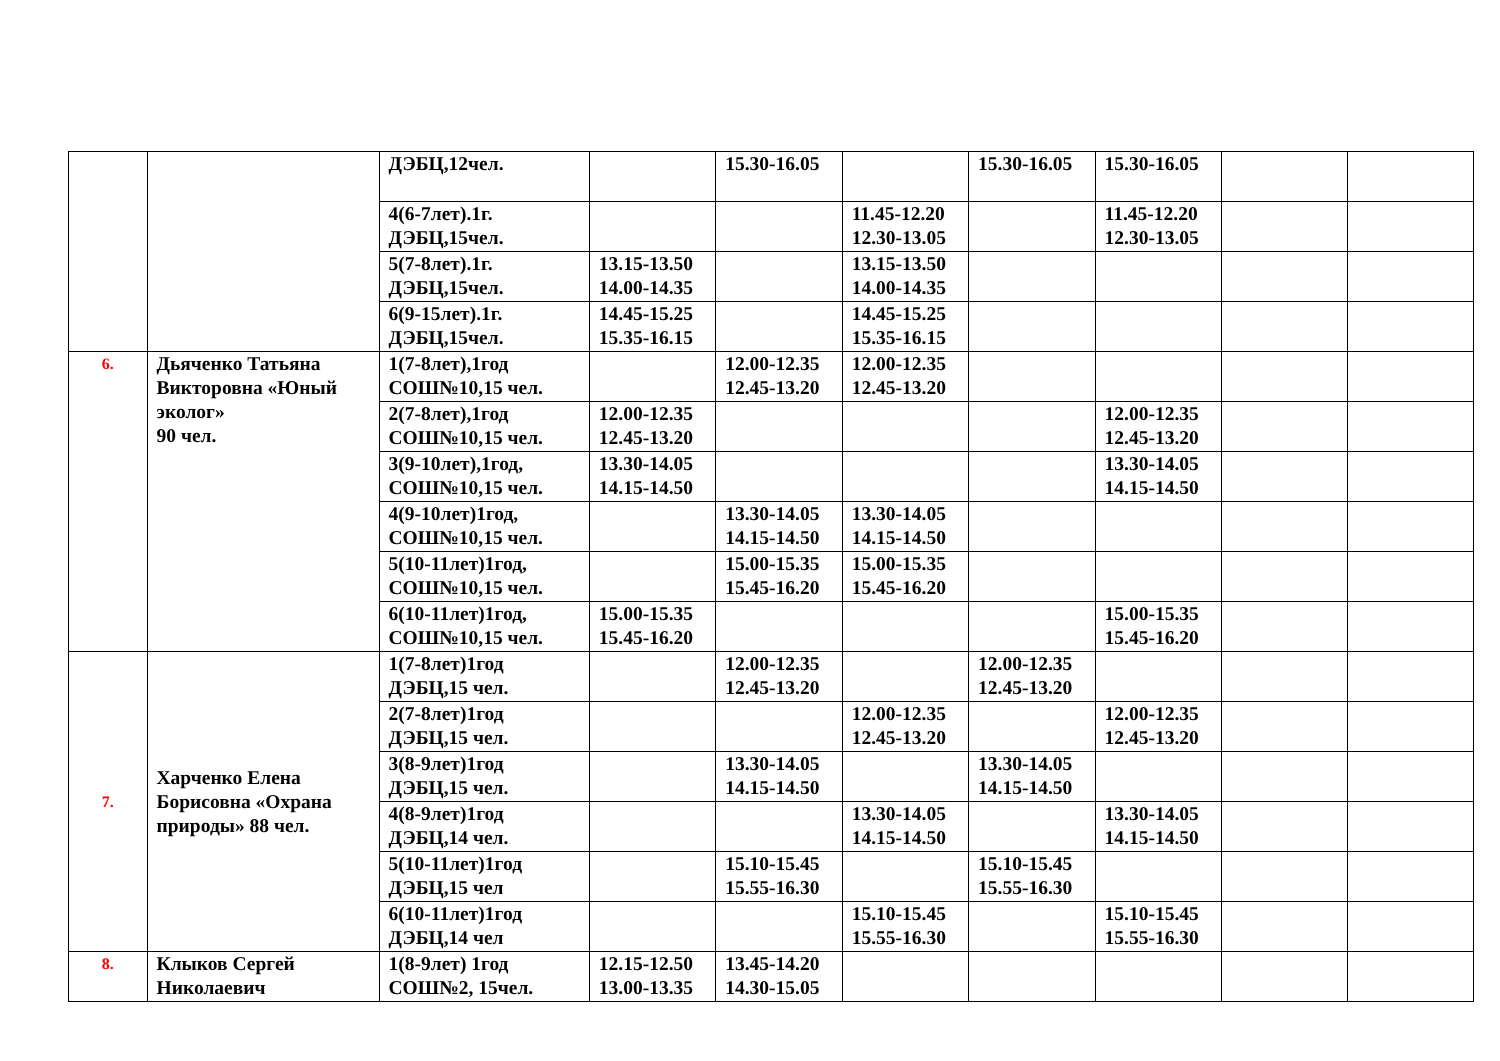| | | ДЭБЦ,12чел. | | 15.30-16.05 | | 15.30-16.05 | 15.30-16.05 | | |
| | | 4(6-7лет).1г. ДЭБЦ,15чел. | | | 11.45-12.20 12.30-13.05 | | 11.45-12.20 12.30-13.05 | | |
| | | 5(7-8лет).1г. ДЭБЦ,15чел. | 13.15-13.50 14.00-14.35 | | 13.15-13.50 14.00-14.35 | | | | |
| | | 6(9-15лет).1г. ДЭБЦ,15чел. | 14.45-15.25 15.35-16.15 | | 14.45-15.25 15.35-16.15 | | | | |
| 6. | Дьяченко Татьяна Викторовна «Юный эколог» 90 чел. | 1(7-8лет),1год СОШ№10,15 чел. | | 12.00-12.35 12.45-13.20 | 12.00-12.35 12.45-13.20 | | | | |
| | | 2(7-8лет),1год СОШ№10,15 чел. | 12.00-12.35 12.45-13.20 | | | | 12.00-12.35 12.45-13.20 | | |
| | | 3(9-10лет),1год, СОШ№10,15 чел. | 13.30-14.05 14.15-14.50 | | | | 13.30-14.05 14.15-14.50 | | |
| | | 4(9-10лет)1год, СОШ№10,15 чел. | | 13.30-14.05 14.15-14.50 | 13.30-14.05 14.15-14.50 | | | | |
| | | 5(10-11лет)1год, СОШ№10,15 чел. | | 15.00-15.35 15.45-16.20 | 15.00-15.35 15.45-16.20 | | | | |
| | | 6(10-11лет)1год, СОШ№10,15 чел. | 15.00-15.35 15.45-16.20 | | | | 15.00-15.35 15.45-16.20 | | |
| 7. | Харченко Елена Борисовна «Охрана природы» 88 чел. | 1(7-8лет)1год ДЭБЦ,15 чел. | | 12.00-12.35 12.45-13.20 | | 12.00-12.35 12.45-13.20 | | | |
| | | 2(7-8лет)1год ДЭБЦ,15 чел. | | | 12.00-12.35 12.45-13.20 | | 12.00-12.35 12.45-13.20 | | |
| | | 3(8-9лет)1год ДЭБЦ,15 чел. | | 13.30-14.05 14.15-14.50 | | 13.30-14.05 14.15-14.50 | | | |
| | | 4(8-9лет)1год ДЭБЦ,14 чел. | | | 13.30-14.05 14.15-14.50 | | 13.30-14.05 14.15-14.50 | | |
| | | 5(10-11лет)1год ДЭБЦ,15 чел | | 15.10-15.45 15.55-16.30 | | 15.10-15.45 15.55-16.30 | | | |
| | | 6(10-11лет)1год ДЭБЦ,14 чел | | | 15.10-15.45 15.55-16.30 | | 15.10-15.45 15.55-16.30 | | |
| 8. | Клыков Сергей Николаевич | 1(8-9лет) 1год СОШ№2, 15чел. | 12.15-12.50 13.00-13.35 | 13.45-14.20 14.30-15.05 | | | | | |